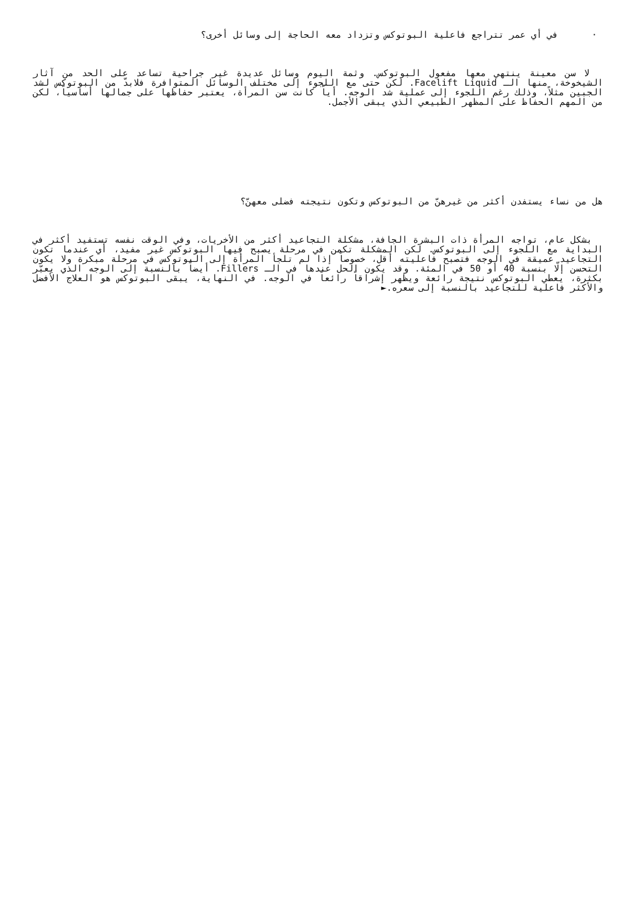· في أي عمر تتراجع فاعلية البوتوكس وتزداد معه الحاجة إلى وسائل أخرى؟
لا سن معينة ينتهي معها مفعول البوتوكس. وثمة اليوم وسائل عديدة غير جراحية تساعد على الحد من آثار الشيخوخة، منها الـ Facelift Liquid. لكن حتى مع اللجوء إلى مختلف الوسائل المتوافرة فلابدّ من البوتوكس لشد الجبين مثلاً، وذلك رغم اللجوء إلى عملية شد الوجه. أياً كانت سن المرأة، يعتبر حفاظها على جمالها أساسياً، لكن من المهم الحفاظ على المظهر الطبيعي الذي يبقى الأجمل.
هل من نساء يستفدن أكثر من غيرهنّ من البوتوكس وتكون نتيجته فضلى معهنّ؟
بشكل عام، تواجه المرأة ذات البشرة الجافة، مشكلة التجاعيد أكثر من الأخريات، وفي الوقت نفسه تستفيد أكثر في البداية مع اللجوء إلى البوتوكس. لكن المشكلة تكمن في مرحلة يصبح فيها البوتوكس غير مفيد، أي عندما تكون التجاعيد عميقة في الوجه فتصبح فاعليته أقل، خصوصاً إذا لم تلجأ المرأة إلى البوتوكس في مرحلة مبكرة ولا يكون التحسن إلّا بنسبة 40 أو 50 في المئة. وقد يكون الحل عندها في الـ Fillers. أيضاً بالنسبة إلى الوجه الذي يعبّر بكثرة، يعطي البوتوكس نتيجة رائعة ويظهر إشراقاً رائعاً في الوجه. في النهاية، يبقى البوتوكس هو العلاج الأفضل والأكثر فاعلية للتجاعيد بالنسبة إلى سعره.►